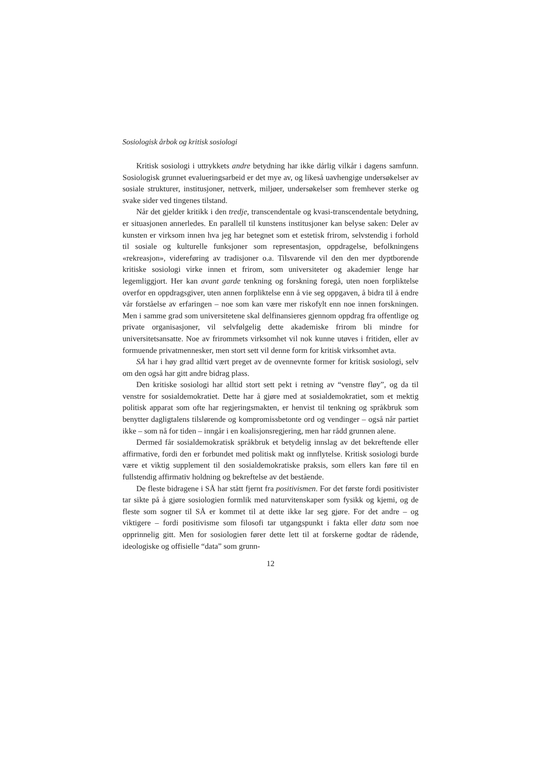Sosiologisk årbok og kritisk sosiologi
Kritisk sosiologi i uttrykkets andre betydning har ikke dårlig vilkår i dagens samfunn. Sosiologisk grunnet evalueringsarbeid er det mye av, og likeså uavhengige undersøkelser av sosiale strukturer, institusjoner, nettverk, miljøer, undersøkelser som fremhever sterke og svake sider ved tingenes tilstand.
Når det gjelder kritikk i den tredje, transcendentale og kvasi-transcendentale betydning, er situasjonen annerledes. En parallell til kunstens institusjoner kan belyse saken: Deler av kunsten er virksom innen hva jeg har betegnet som et estetisk frirom, selvstendig i forhold til sosiale og kulturelle funksjoner som representasjon, oppdragelse, befolkningens «rekreasjon», videreføring av tradisjoner o.a. Tilsvarende vil den den mer dyptborende kritiske sosiologi virke innen et frirom, som universiteter og akademier lenge har legemliggjort. Her kan avant garde tenkning og forskning foregå, uten noen forpliktelse overfor en oppdragsgiver, uten annen forpliktelse enn å vie seg oppgaven, å bidra til å endre vår forståelse av erfaringen – noe som kan være mer riskofylt enn noe innen forskningen. Men i samme grad som universitetene skal delfinansieres gjennom oppdrag fra offentlige og private organisasjoner, vil selvfølgelig dette akademiske frirom bli mindre for universitetsansatte. Noe av frirommets virksomhet vil nok kunne utøves i fritiden, eller av formuende privatmennesker, men stort sett vil denne form for kritisk virksomhet avta.
SÅ har i høy grad alltid vært preget av de ovennevnte former for kritisk sosiologi, selv om den også har gitt andre bidrag plass.
Den kritiske sosiologi har alltid stort sett pekt i retning av “venstre fløy”, og da til venstre for sosialdemokratiet. Dette har å gjøre med at sosialdemokratiet, som et mektig politisk apparat som ofte har regjeringsmakten, er henvist til tenkning og språkbruk som benytter dagligtalens tilslørende og kompromissbetonte ord og vendinger – også når partiet ikke – som nå for tiden – inngår i en koalisjonsregjering, men har rådd grunnen alene.
Dermed får sosialdemokratisk språkbruk et betydelig innslag av det bekreftende eller affirmative, fordi den er forbundet med politisk makt og innflytelse. Kritisk sosiologi burde være et viktig supplement til den sosialdemokratiske praksis, som ellers kan føre til en fullstendig affirmativ holdning og bekreftelse av det bestående.
De fleste bidragene i SÅ har stått fjernt fra positivismen. For det første fordi positivister tar sikte på å gjøre sosiologien formlik med naturvitenskaper som fysikk og kjemi, og de fleste som sogner til SÅ er kommet til at dette ikke lar seg gjøre. For det andre – og viktigere – fordi positivisme som filosofi tar utgangspunkt i fakta eller data som noe opprinnelig gitt. Men for sosiologien fører dette lett til at forskerne godtar de rådende, ideologiske og offisielle “data” som grunn-
12